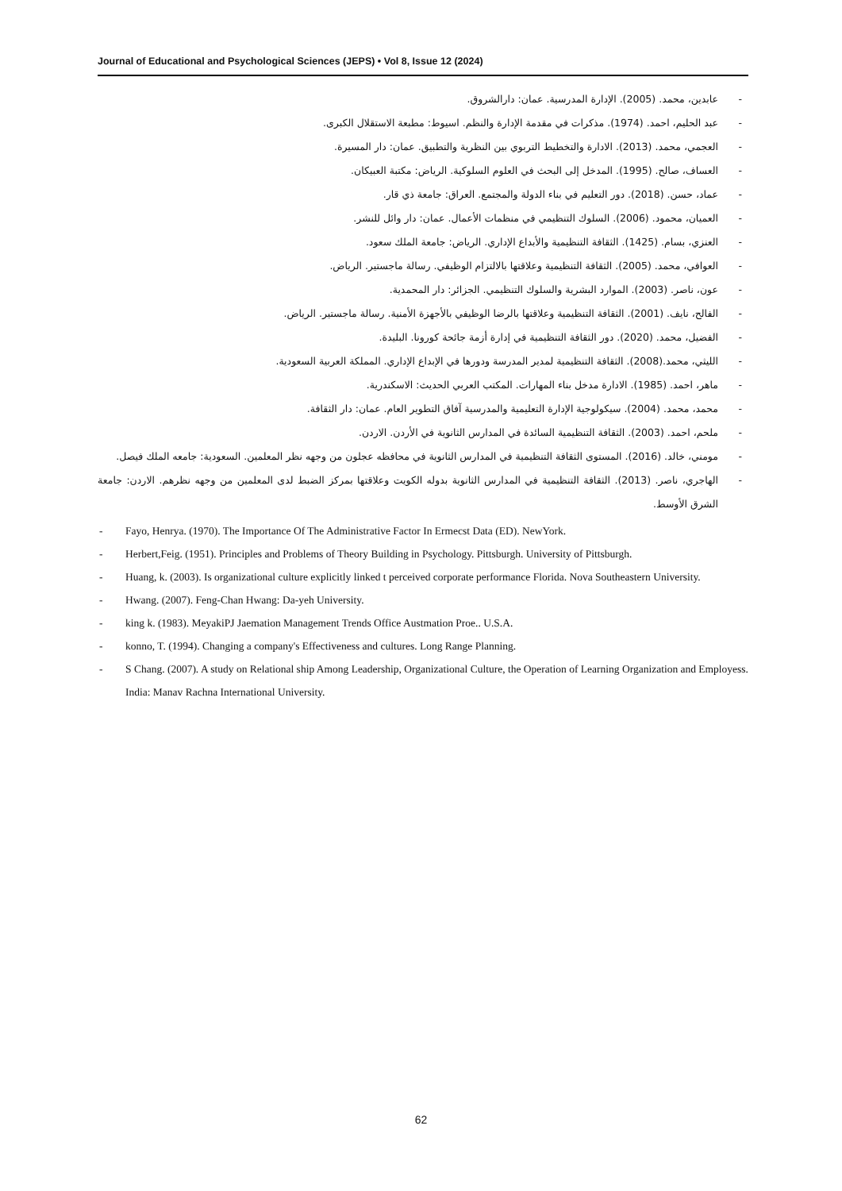Journal of Educational and Psychological Sciences (JEPS) • Vol 8, Issue 12 (2024)
- عابدين، محمد. (2005). الإدارة المدرسية. عمان: دارالشروق.
- عبد الحليم، احمد. (1974). مذكرات في مقدمة الإدارة والنظم. اسيوط: مطبعة الاستقلال الكبرى.
- العجمي، محمد. (2013). الادارة والتخطيط التربوي بين النظرية والتطبيق. عمان: دار المسيرة.
- العساف، صالح. (1995). المدخل إلى البحث في العلوم السلوكية. الرياض: مكتبة العبيكان.
- عماد، حسن. (2018). دور التعليم في بناء الدولة والمجتمع. العراق: جامعة ذي قار.
- العميان، محمود. (2006). السلوك التنظيمي في منظمات الأعمال. عمان: دار وائل للنشر.
- العنزي، بسام. (1425). الثقافة التنظيمية والأبداع الإداري. الرياض: جامعة الملك سعود.
- العوافي، محمد. (2005). الثقافة التنظيمية وعلاقتها بالالتزام الوظيفي. رسالة ماجستير. الرياض.
- عون، ناصر. (2003). الموارد البشرية والسلوك التنظيمي. الجزائر: دار المحمدية.
- الفالح، نايف. (2001). الثقافة التنظيمية وعلاقتها بالرضا الوظيفي بالأجهزة الأمنية. رسالة ماجستير. الرياض.
- الفضيل، محمد. (2020). دور الثقافة التنظيمية في إدارة أزمة جائحة كورونا. البليدة.
- الليثي، محمد.(2008). الثقافة التنظيمية لمدير المدرسة ودورها في الإبداع الإداري. المملكة العربية السعودية.
- ماهر، احمد. (1985). الادارة مدخل بناء المهارات. المكتب العربي الحديث: الاسكندرية.
- محمد، محمد. (2004). سيكولوجية الإدارة التعليمية والمدرسية آفاق التطوير العام. عمان: دار الثقافة.
- ملحم، احمد. (2003). الثقافة التنظيمية السائدة في المدارس الثانوية في الأردن. الاردن.
- مومني، خالد. (2016). المستوى الثقافة التنظيمية في المدارس الثانوية في محافظه عجلون من وجهه نظر المعلمين. السعودية: جامعه الملك فيصل.
- الهاجري، ناصر. (2013). الثقافة التنظيمية في المدارس الثانوية بدوله الكويت وعلاقتها بمركز الضبط لدى المعلمين من وجهه نظرهم. الاردن: جامعة الشرق الأوسط.
- Fayo, Henrya. (1970). The Importance Of The Administrative Factor In Ermecst Data (ED). NewYork.
- Herbert,Feig. (1951). Principles and Problems of Theory Building in Psychology. Pittsburgh. University of Pittsburgh.
- Huang, k. (2003). Is organizational culture explicitly linked t perceived corporate performance Florida. Nova Southeastern University.
- Hwang. (2007). Feng-Chan Hwang: Da-yeh University.
- king k. (1983). MeyakiPJ Jaemation Management Trends Office Austmation Proe.. U.S.A.
- konno, T. (1994). Changing a company's Effectiveness and cultures. Long Range Planning.
- S Chang. (2007). A study on Relational ship Among Leadership, Organizational Culture, the Operation of Learning Organization and Employess. India: Manav Rachna International University.
62